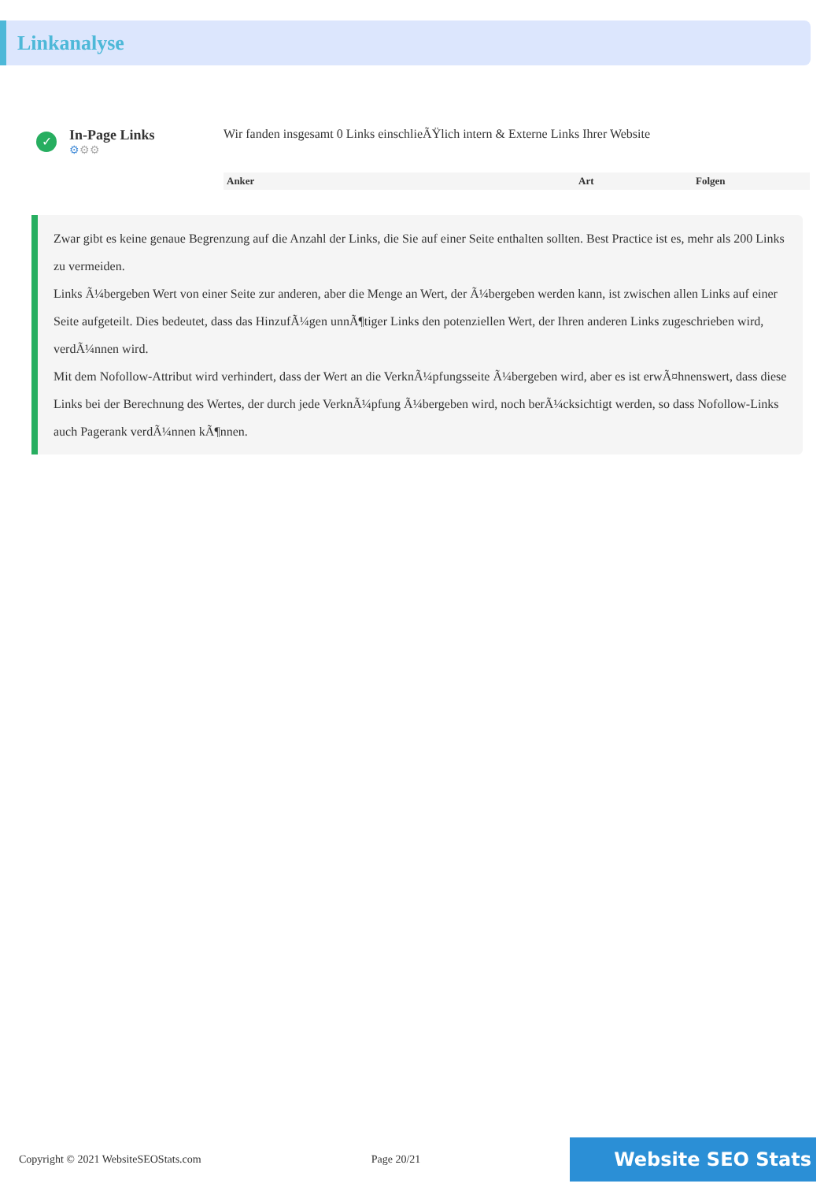Linkanalyse
✓
In-Page Links
⚙⚙⚙
Wir fanden insgesamt 0 Links einschlieÃŸlich intern & Externe Links Ihrer Website
| Anker | Art | Folgen |
| --- | --- | --- |
Zwar gibt es keine genaue Begrenzung auf die Anzahl der Links, die Sie auf einer Seite enthalten sollten. Best Practice ist es, mehr als 200 Links zu vermeiden.
Links Ã¼bergeben Wert von einer Seite zur anderen, aber die Menge an Wert, der Ã¼bergeben werden kann, ist zwischen allen Links auf einer Seite aufgeteilt. Dies bedeutet, dass das HinzufÃ¼gen unnÃ¶tiger Links den potenziellen Wert, der Ihren anderen Links zugeschrieben wird, verdÃ¼nnen wird.
Mit dem Nofollow-Attribut wird verhindert, dass der Wert an die VerknÃ¼pfungsseite Ã¼bergeben wird, aber es ist erwÃ¤hnenswert, dass diese Links bei der Berechnung des Wertes, der durch jede VerknÃ¼pfung Ã¼bergeben wird, noch berÃ¼cksichtigt werden, so dass Nofollow-Links auch Pagerank verdÃ¼nnen kÃ¶nnen.
Copyright © 2021 WebsiteSEOStats.com Page 20/21 Website SEO Stats